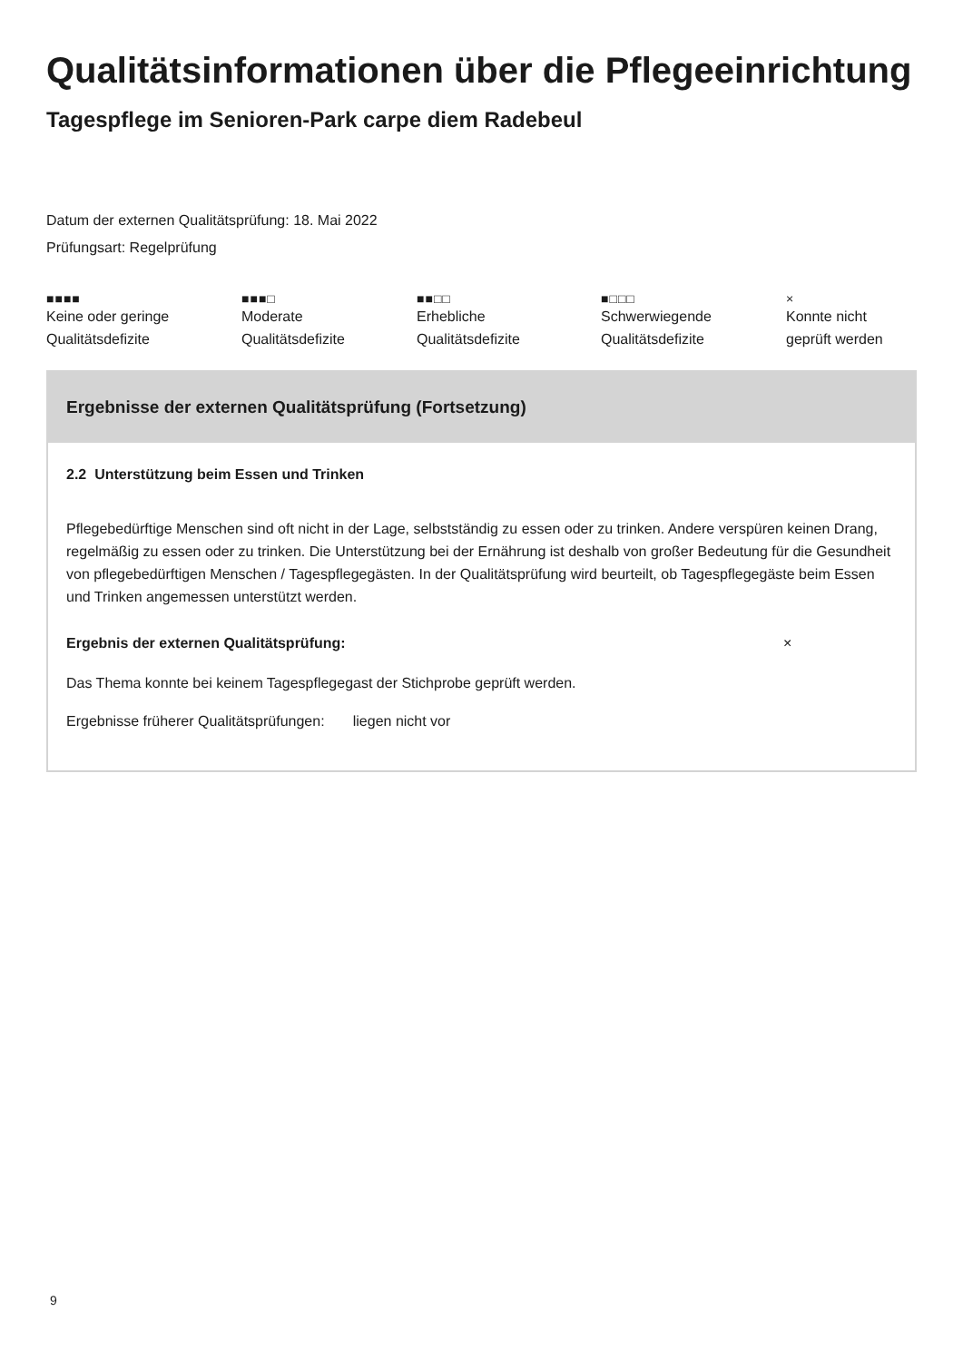Qualitätsinformationen über die Pflegeeinrichtung
Tagespflege im Senioren-Park carpe diem Radebeul
Datum der externen Qualitätsprüfung: 18. Mai 2022
Prüfungsart: Regelprüfung
■■■■
Keine oder geringe
Qualitätsdefizite
■■■□
Moderate
Qualitätsdefizite
■■□□
Erhebliche
Qualitätsdefizite
■□□□
Schwerwiegende
Qualitätsdefizite
×
Konnte nicht
geprüft werden
Ergebnisse der externen Qualitätsprüfung (Fortsetzung)
2.2 Unterstützung beim Essen und Trinken
Pflegebedürftige Menschen sind oft nicht in der Lage, selbstständig zu essen oder zu trinken. Andere verspüren keinen Drang, regelmäßig zu essen oder zu trinken. Die Unterstützung bei der Ernährung ist deshalb von großer Bedeutung für die Gesundheit von pflegebedürftigen Menschen / Tagespflegegästen. In der Qualitätsprüfung wird beurteilt, ob Tagespflegegäste beim Essen und Trinken angemessen unterstützt werden.
Ergebnis der externen Qualitätsprüfung: ×
Das Thema konnte bei keinem Tagespflegegast der Stichprobe geprüft werden.
Ergebnisse früherer Qualitätsprüfungen: liegen nicht vor
9